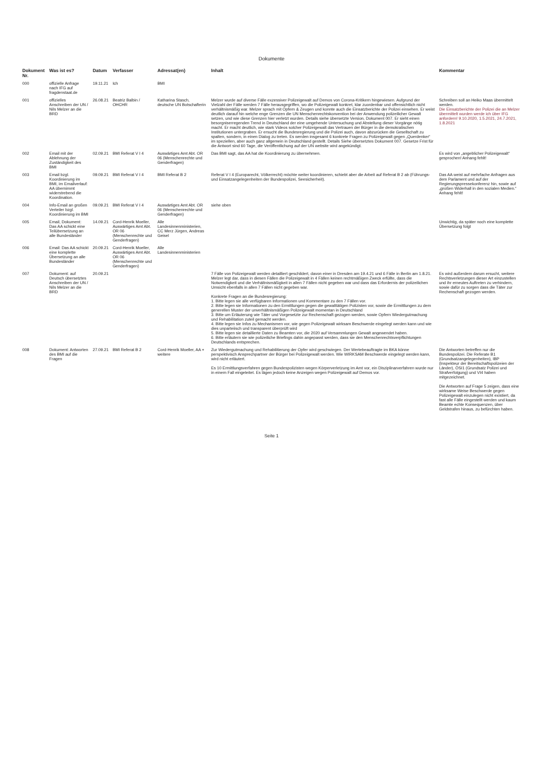Dokumente
| Dokument Nr. | Was ist es? | Datum | Verfasser | Adressat(en) | Inhalt | Kommentar |
| --- | --- | --- | --- | --- | --- | --- |
| 000 | offizielle Anfrage nach IFG auf fragdenstaat.de | 19.11.21 | Ich | BMI | | |
| 001 | offizielles Anschreiben der UN / Nils Melzer an die BRD | 26.08.21 | Beatriz Balbin / OHCHR | Katharina Stasch, deutsche UN Botschafterin | Melzer wurde auf diverse Fälle exzessiver Polizeigewalt auf Demos von Corona-Kritikern hingewiesen. Aufgrund der Vielzahl der Fälle werden 7 Fälle herausgegriffen, wo die Polizeigewalt konkret, klar zuordenbar und offensichtlich nicht verhältnismäßig war. Melzer sprach mit Opfern & Zeugen und konnte auch die Einsatzberichte der Polizei einsehen. Er weist deutlich darauf hin welche enge Grenzen die UN Menschenrechtskonvention bei der Anwendung polizeilicher Gewalt setzen, und wie diese Grenzen hier verletzt wurden. Details siehe übersetzte Version, Dokument 007. Er sieht einen besorgniserregenden Trend in Deutschland der eine umgehende Untersuchung und Abstellung dieser Vorgänge nötig macht. Er macht deutlich, wie stark Videos solcher Polizeigewalt das Vertrauen der Bürger in die demokratischen Institutionen untergraben. Er ersucht die Bundesregierung und die Polizei auch, davon abzurücken die Gesellschaft zu spalten, sondern, in einen Dialog zu treten. Es werden insgesamt 6 konkrete Fragen zu Polizeigewalt gegen „Querdenker“ im speziellen, aber auch ganz allgemein in Deutschland gestellt. Details Siehe übersetztes Dokument 007. Gesetze Frist für die Antwort sind 60 Tage, die Veröffentlichung auf der UN website wird angekündigt. | Schreiben soll an Heiko Maas übermittelt werden. Die Einsatzberichte der Polizei die an Melzer übermittelt wurden werde ich über IFG anfordern! 9.10.2020, 1.5.2021, 24.7.2021, 1.8.2021 |
| 002 | Email mit der Ablehnung der Zuständigkeit des BMI | 02.09.21 | BMI Referat V I 4 | Auswärtiges Amt Abt. OR 06 (Menschenrechte und Genderfragen) | Das BMI sagt, das AA hat die Koordinierung zu übernehmen. | Es wird von „angeblicher Polizeigewalt“ gesprochen! Anhang fehlt! |
| 003 | Email bzgl. Koordinierung im BMI, im Emailverlauf: AA übernimmt widerstrebend die Koordination. | 09.09.21 | BMI Referat V I 4 | BMI Referat B 2 | Referat V I 4 (Europarecht, Völkerrecht) möchte weiter koordinieren, schiebt aber die Arbeit auf Referat B 2 ab (Führungs- und Einsatzangelegenheiten der Bundespolizei, Seesicherheit). | Das AA weist auf mehrfache Anfragen aus dem Parlament und auf der Regierungspressekonferenz hin, sowie auf „großen Widerhall in den sozialen Medien.“ Anhang fehlt! |
| 004 | Info-Email an großen Verteiler bzgl. Koordinierung im BMI | 09.09.21 | BMI Referat V I 4 | Auswärtiges Amt Abt. OR 06 (Menschenrechte und Genderfragen) | siehe oben | |
| 005 | Email, Dokument: Das AA schickt eine Teilübersetzung an alle Bundesländer | 14.09.21 | Cord-Henrik Moeller, Auswärtiges Amt Abt. OR 06 (Menschenrechte und Genderfragen) | Alle Landesinnenministerien, CC Merz Jürgen, Andreas Geisel | | Unwichtig, da später noch eine komplette Übersetzung folgt |
| 006 | Email: Das AA schickt eine komplette Übersetzung an alle Bundesländer | 20.09.21 | Cord-Henrik Moeller, Auswärtiges Amt Abt. OR 06 (Menschenrechte und Genderfragen) | Alle Landesinnenministerien | | |
| 007 | Dokument: auf Deutsch übersetztes Anschreiben der UN / Nils Melzer an die BRD | 20.09.21 | | | 7 Fälle von Polizeigewalt werden detailliert geschildert, davon einer in Dresden am 19.4.21 und 6 Fälle in Berlin am 1.8.21. Melzer legt dar, dass in diesen Fällen die Polizeigewalt in 4 Fällen keinen rechtmäßigen Zweck erfüllte, dass die Notwendigkeit und die Verhältnismäßigkeit in allen 7 Fällen nicht gegeben war und dass das Erfordernis der polizeilichen Umsicht ebenfalls in allen 7 Fällen nicht gegeben war. Konkrete Fragen an die Bundesregierung: 1. Bitte legen sie alle verfügbaren Informationen und Kommentare zu den 7 Fällen vor. 2. Bitte legen sie Informationen zu den Ermittlungen gegen die gewalttätigen Polizisten vor, sowie die Ermittlungen zu dem generellen Muster der unverhältnismäßigen Polizeigewalt momentan in Deutschland 3. Bitte um Erläuterung wie Täter und Vorgesetzte zur Rechenschaft gezogen werden, sowie Opfern Wiedergutmachung und Rehabilitation zuteil gemacht werden. 4. Bitte legen sie Infos zu Mechanismen vor, wie gegen Polizeigewalt wirksam Beschwerde eingelegt werden kann und wie dies unparteiisch und transparent überprüft wird 5. Bitte legen sie detaillierte Daten zu Beamten vor, die 2020 auf Versammlungen Gewalt angewendet haben. 6. Bitte erläutern sie wie polizeiliche Briefings dahin angepasst werden, dass sie den Menschenrechtsverpflichtungen Deutschlands entsprechen. | Es wird außerdem darum ersucht, weitere Rechtsverletzungen dieser Art einzustellen und ihr erneutes Auftreten zu verhindern, sowie dafür zu sorgen dass die Täter zur Rechenschaft gezogen werden. |
| 008 | Dokument: Antworten des BMI auf die Fragen | 27.09.21 | BMI Referat B 2 | Cord-Henrik Moeller, AA + weitere | Zur Wiedergutmachung und Rehabilitierung der Opfer wird geschwiegen. Der Wertebeauftragte im BKA könne perspektivisch Ansprechpartner der Bürger bei Polizeigewalt werden. Wie WIRKSAM Beschwerde eingelegt werden kann, wird nicht erläutert. Es 10 Ermittlungsverfahren gegen Bundespolizisten wegen Körperverletzung im Amt vor, ein Disziplinarverfahren wurde nur in einem Fall eingeleitet. Es lägen jedoch keine Anzeigen wegen Polizeigewalt auf Demos vor. | Die Antworten betreffen nur die Bundespolizei. Die Referate B1 (Grundsatzangelegenheiten), IBP (Inspekteur der Bereitschaftspolizeien der Länder), ÖSI1 (Grundsatz Polizei und Strafverfolgung) und VI4 haben mitgezeichnet. Die Antworten auf Frage 5 zeigen, dass eine wirksame Weise Beschwerde gegen Polizeigewalt einzulegen nicht existiert, da fast alle Fälle eingestellt werden und kaum Beamte echte Konsequenzen, über Geldstrafen hinaus, zu befürchten haben. |
Seite 1